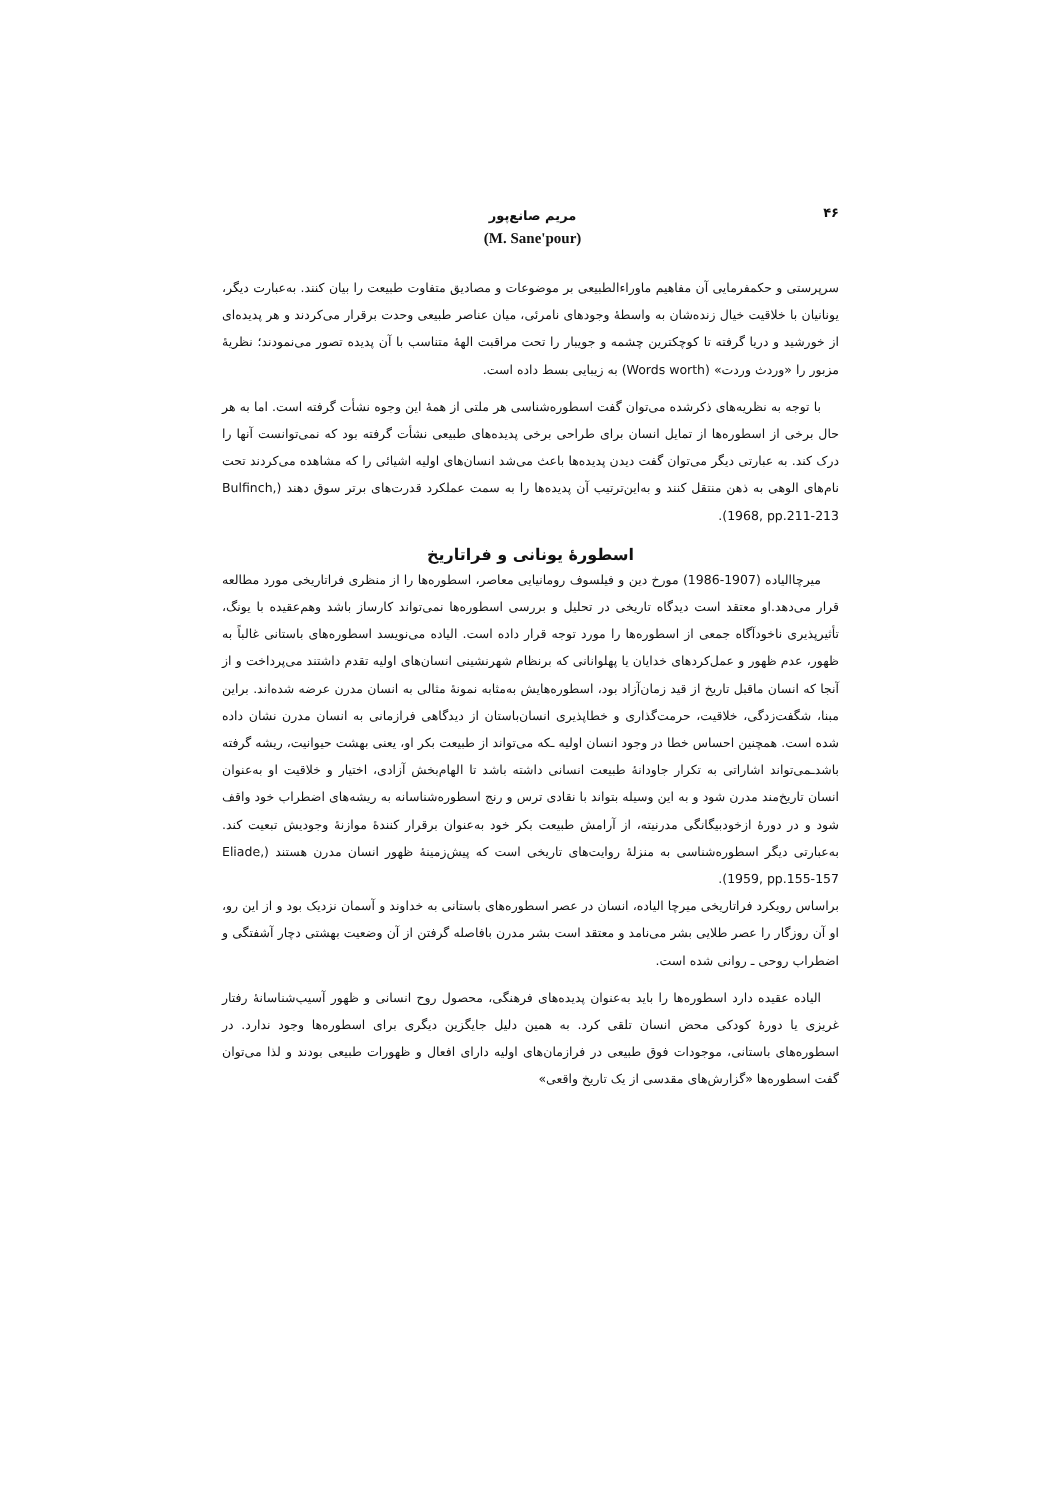۴۶
مریم صانع‌پور
(M. Sane'pour)
سرپرستی و حکمفرمایی آن مفاهیم ماوراءالطبیعی بر موضوعات و مصادیق متفاوت طبیعت را بیان کنند. به‌عبارت دیگر، یونانیان با خلاقیت خیال زنده‌شان به واسطهٔ وجودهای نامرئی، میان عناصر طبیعی وحدت برقرار می‌کردند و هر پدیده‌ای از خورشید و دریا گرفته تا کوچکترین چشمه و جویبار را تحت مراقبت الههٔ متناسب با آن پدیده تصور می‌نمودند؛ نظریهٔ مزبور را «وردث وردت» (Words worth) به زیبایی بسط داده است.
با توجه به نظریه‌های ذکرشده می‌توان گفت اسطوره‌شناسی هر ملتی از همهٔ این وجوه نشأت گرفته است. اما به هر حال برخی از اسطوره‌ها از تمایل انسان برای طراحی برخی پدیده‌های طبیعی نشأت گرفته بود که نمی‌توانست آنها را درک کند. به عبارتی دیگر می‌توان گفت دیدن پدیده‌ها باعث می‌شد انسان‌های اولیه اشیائی را که مشاهده می‌کردند تحت نام‌های الوهی به ذهن منتقل کنند و به‌این‌ترتیب آن پدیده‌ها را به سمت عملکرد قدرت‌های برتر سوق دهند (Bulfinch, 1968, pp.211-213).
اسطورهٔ یونانی و فراتاریخ
میرچاالیاده (1907-1986) مورخ دین و فیلسوف رومانیایی معاصر، اسطوره‌ها را از منظری فراتاریخی مورد مطالعه قرار می‌دهد.او معتقد است دیدگاه تاریخی در تحلیل و بررسی اسطوره‌ها نمی‌تواند کارساز باشد وهم‌عقیده با یونگ، تأثیرپذیری ناخودآگاه جمعی از اسطوره‌ها را مورد توجه قرار داده است. الیاده می‌نویسد اسطوره‌های باستانی غالباً به ظهور، عدم ظهور و عمل‌کردهای خدایان یا پهلوانانی که برنظام شهرنشینی انسان‌های اولیه تقدم داشتند می‌پرداخت و از آنجا که انسان ماقبل تاریخ از قید زمان‌آزاد بود، اسطوره‌هایش به‌مثابه نمونهٔ مثالی به انسان مدرن عرضه شده‌اند. براین مبنا، شگفت‌زدگی، خلاقیت، حرمت‌گذاری و خطاپذیری انسان‌باستان از دیدگاهی فرازمانی به انسان مدرن نشان داده شده است. همچنین احساس خطا در وجود انسان اولیه ـکه می‌تواند از طبیعت بکر او، یعنی بهشت حیوانیت، ریشه گرفته باشدـمی‌تواند اشاراتی به تکرار جاودانهٔ طبیعت انسانی داشته باشد تا الهام‌بخش آزادی، اختیار و خلاقیت او به‌عنوان انسان تاریخ‌مند مدرن شود و به این وسیله بتواند با نقادی ترس و رنج اسطوره‌شناسانه به ریشه‌های اضطراب خود واقف شود و در دورهٔ ازخودبیگانگی مدرنیته، از آرامش طبیعت بکر خود به‌عنوان برقرار کنندهٔ موازنهٔ وجودیش تبعیت کند. به‌عبارتی دیگر اسطوره‌شناسی به منزلهٔ روایت‌های تاریخی است که پیش‌زمینهٔ ظهور انسان مدرن هستند (Eliade, 1959, pp.155-157).
براساس رویکرد فراتاریخی میرچا الیاده، انسان در عصر اسطوره‌های باستانی به خداوند و آسمان نزدیک بود و از این رو، او آن روزگار را عصر طلایی بشر می‌نامد و معتقد است بشر مدرن بافاصله گرفتن از آن وضعیت بهشتی دچار آشفتگی و اضطراب روحی ـ روانی شده است.
الیاده عقیده دارد اسطوره‌ها را باید به‌عنوان پدیده‌های فرهنگی، محصول روح انسانی و ظهور آسیب‌شناسانهٔ رفتار غریزی یا دورهٔ کودکی محض انسان تلقی کرد. به همین دلیل جایگزین دیگری برای اسطوره‌ها وجود ندارد. در اسطوره‌های باستانی، موجودات فوق طبیعی در فرازمان‌های اولیه دارای افعال و ظهورات طبیعی بودند و لذا می‌توان گفت اسطوره‌ها «گزارش‌های مقدسی از یک تاریخ واقعی»